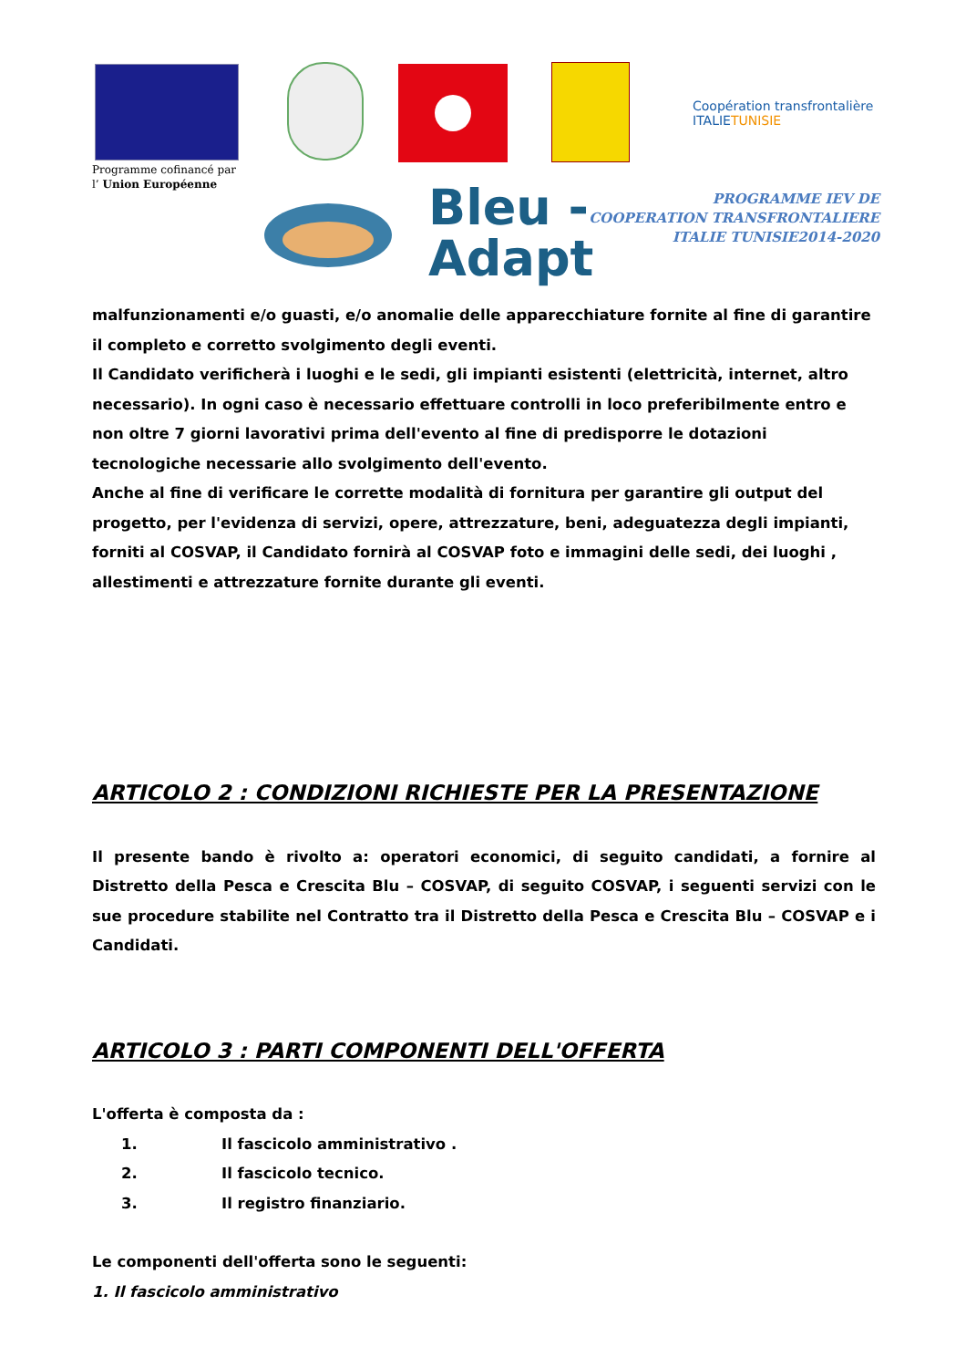Coopération transfrontalière
ITALIETUNISIE
Programme cofinancé par
l’ Union Européenne
Bleu -
Adapt
PROGRAMME IEV DE
COOPERATION TRANSFRONTALIERE
ITALIE TUNISIE2014-2020
malfunzionamenti e/o guasti, e/o anomalie delle apparecchiature fornite al fine di garantire il completo e corretto svolgimento degli eventi.
Il Candidato verificherà i luoghi e le sedi, gli impianti esistenti (elettricità, internet, altro necessario). In ogni caso è necessario effettuare controlli in loco preferibilmente entro e non oltre 7 giorni lavorativi prima dell'evento al fine di predisporre le dotazioni tecnologiche necessarie allo svolgimento dell'evento.
Anche al fine di verificare le corrette modalità di fornitura per garantire gli output del progetto, per l'evidenza di servizi, opere, attrezzature, beni, adeguatezza degli impianti, forniti al COSVAP, il Candidato fornirà al COSVAP foto e immagini delle sedi, dei luoghi , allestimenti e attrezzature fornite durante gli eventi.
ARTICOLO 2 : CONDIZIONI RICHIESTE PER LA PRESENTAZIONE
Il presente bando è rivolto a: operatori economici, di seguito candidati, a fornire al Distretto della Pesca e Crescita Blu – COSVAP, di seguito COSVAP, i seguenti servizi con le sue procedure stabilite nel Contratto tra il Distretto della Pesca e Crescita Blu – COSVAP e i Candidati.
ARTICOLO 3 : PARTI COMPONENTI DELL'OFFERTA
L'offerta è composta da :
1. Il fascicolo amministrativo .
2. Il fascicolo tecnico.
3. Il registro finanziario.
Le componenti dell'offerta sono le seguenti:
1. Il fascicolo amministrativo